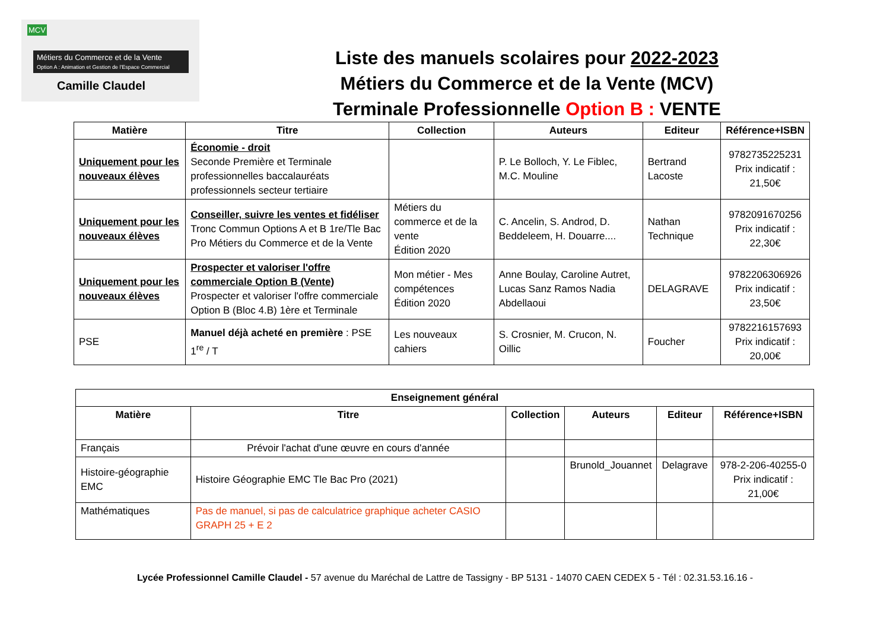MCV
Métiers du Commerce et de la Vente
Option A : Animation et Gestion de l'Espace Commercial
Camille Claudel
Liste des manuels scolaires pour 2022-2023
Métiers du Commerce et de la Vente (MCV)
Terminale Professionnelle Option B : VENTE
| Matière | Titre | Collection | Auteurs | Editeur | Référence+ISBN |
| --- | --- | --- | --- | --- | --- |
| Uniquement pour les nouveaux élèves | Économie - droit Seconde Première et Terminale professionnelles baccalauréats professionnels secteur tertiaire | | P. Le Bolloch, Y. Le Fiblec, M.C. Mouline | Bertrand Lacoste | 9782735225231 Prix indicatif : 21,50€ |
| Uniquement pour les nouveaux élèves | Conseiller, suivre les ventes et fidéliser Tronc Commun Options A et B 1re/Tle Bac Pro Métiers du Commerce et de la Vente | Métiers du commerce et de la vente Édition 2020 | C. Ancelin, S. Androd, D. Beddeleem, H. Douarre.... | Nathan Technique | 9782091670256 Prix indicatif : 22,30€ |
| Uniquement pour les nouveaux élèves | Prospecter et valoriser l'offre commerciale Option B (Vente) Prospecter et valoriser l'offre commerciale Option B (Bloc 4.B) 1ère et Terminale | Mon métier - Mes compétences Édition 2020 | Anne Boulay, Caroline Autret, Lucas Sanz Ramos Nadia Abdellaoui | DELAGRAVE | 9782206306926 Prix indicatif : 23,50€ |
| PSE | Manuel déjà acheté en première : PSE 1<sup>re</sup> / T | Les nouveaux cahiers | S. Crosnier, M. Crucon, N. Oillic | Foucher | 9782216157693 Prix indicatif : 20,00€ |
| Enseignement général | | | | | |
| --- | --- | --- | --- | --- | --- |
| Matière | Titre | Collection | Auteurs | Editeur | Référence+ISBN |
| Français | Prévoir l'achat d'une œuvre en cours d'année | | | | |
| Histoire-géographie EMC | Histoire Géographie EMC Tle Bac Pro (2021) | | Brunold_Jouannet | Delagrave | 978-2-206-40255-0 Prix indicatif : 21,00€ |
| Mathématiques | Pas de manuel, si pas de calculatrice graphique acheter CASIO GRAPH 25 + E 2 | | | | |
Lycée Professionnel Camille Claudel - 57 avenue du Maréchal de Lattre de Tassigny - BP 5131 - 14070 CAEN CEDEX 5 - Tél : 02.31.53.16.16 -